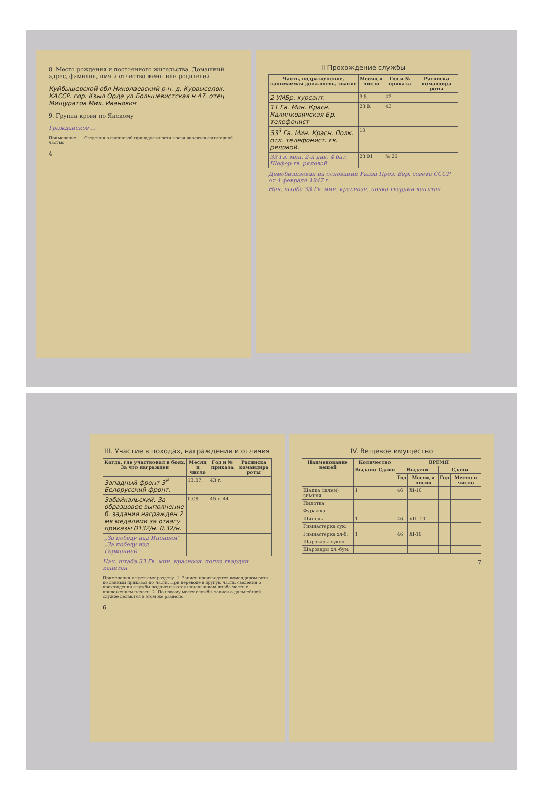8. Место рождения и постоянного жительства. Домашний адрес, фамилия, имя и отчество жены или родителей
Куйбышевской обл Николаевский р-н. д. Курвыселок. КАССР. гор. Кзыл Орда ул Большевистская н 47. отец Мищуратов Мих. Иванович
9. Группа крови по Янскому
Гражданское ...
Примечание. ... Сведения о групповой принадлежности крови вносятся санитарной частью
4
II Прохождение службы
| Часть, подразделение, занимаемая должность, звание | Месяц и число | Год и № приказа | Расписка командира роты |
| --- | --- | --- | --- |
| 2 УМБр. курсант. | 9.8. | 42 | |
| 11 Гв. Мин. Красн. Калинковичская Бр. телефонист | 23.8. | 43 | |
| 33<sup>3</sup> Гв. Мин. Красн. Полк. отд. телефонист. гв. рядовой. | 10 | | |
| 33 Гв. мин. 2-й див. 4 бат. Шофер гв. рядовой | 23.01 | № 26 | |
Демобилизован на основании Указа През. Вер. совета СССР от 4 февраля 1947 г.
Нач. штаба 33 Гв. мин. краснозн. полка гвардии капитан
III. Участие в походах, награждения и отличия
| Когда, где участвовал в боях. За что награжден | Месяц и число | Год и № приказа | Расписка командира роты |
| --- | --- | --- | --- |
| Западный фронт 3<sup>й</sup> Белорусский фронт. | 13.07. | 43 г. | |
| Забайкальский. За образцовое выполнение б. задания награжден 2 мя медалями за отвагу приказы 0132/н. 0.32/н. | 0.08 | 45 г. 44 | |
| „За победу над Японией" „За победу над Германией" | | | |
Нач. штаба 33 Гв. мин. краснозн. полка гвардии капитан
Примечания к третьему разделу. 1. Записи производятся командиром роты по данным приказов по части. При переводе в другую часть, сведения о прохождении службы подписываются начальником штаба части с приложением печати. 2. По новому месту службы записи о дальнейшей службе делаются в этом же разделе.
6
IV. Вещевое имущество
| Наименование вещей | Количество | | ВРЕМЯ | | | |
| --- | --- | --- | --- | --- | --- | --- |
| | Выдано | Сдано | Выдачи | | Сдачи | |
| | | | Год | Месяц и число | Год | Месяц и число |
| Шапка (шлем) зимняя | 1 | | 46 | XI-10 | | |
| Пилотка | | | | | | |
| Фуражка | | | | | | |
| Шинель | 1 | | 46 | VIII-10 | | |
| Гимнастерка сук. | | | | | | |
| Гимнастерка хл-б. | 1 | | 46 | XI-10 | | |
| Шаровары сукон. | | | | | | |
| Шаровары хл.-бум. | | | | | | |
7